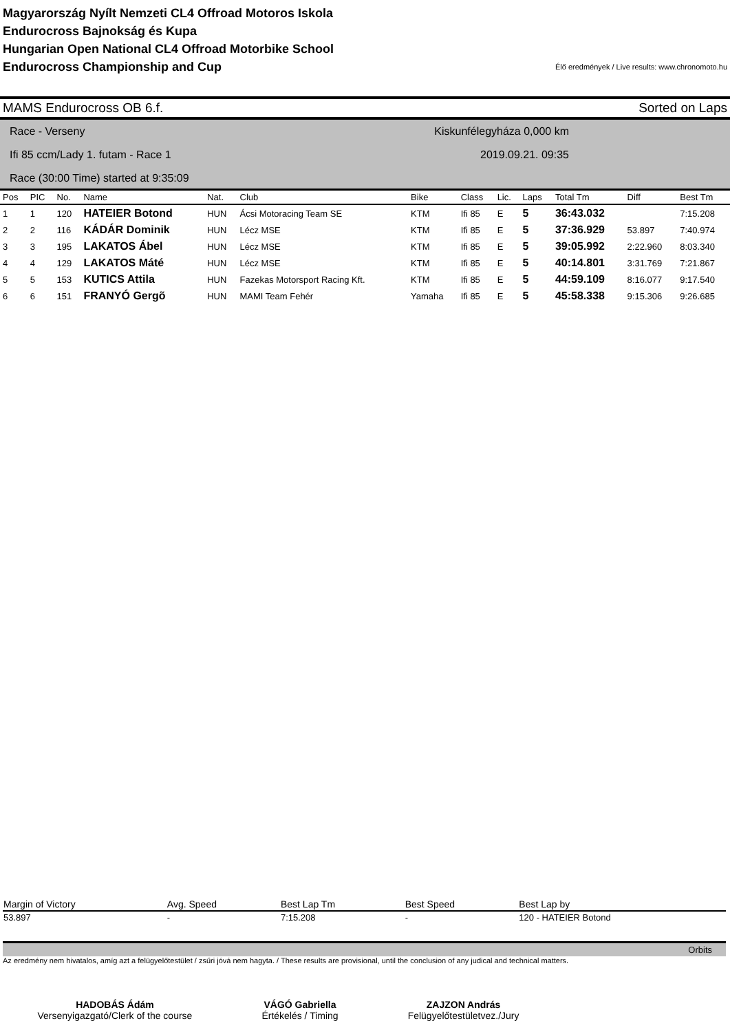Magyarország Nyílt Nemzeti CL4 Offroad Motoros Iskola
Endurocross Bajnokság és Kupa
Hungarian Open National CL4 Offroad Motorbike School
Endurocross Championship and Cup
Élő eredmények / Live results: www.chronomoto.hu
MAMS Endurocross OB 6.f. Sorted on Laps
Race - Verseny
Ifi 85 ccm/Lady 1. futam - Race 1
Race (30:00 Time) started at 9:35:09
Kiskunfélegyháza 0,000 km
2019.09.21. 09:35
| Pos | PIC | No. | Name | Nat. | Club | Bike | Class | Lic. | Laps | Total Tm | Diff | Best Tm |
| --- | --- | --- | --- | --- | --- | --- | --- | --- | --- | --- | --- | --- |
| 1 | 1 | 120 | HATEIER Botond | HUN | Ácsi Motoracing Team SE | KTM | Ifi 85 | E | 5 | 36:43.032 | | 7:15.208 |
| 2 | 2 | 116 | KÁDÁR Dominik | HUN | Lécz MSE | KTM | Ifi 85 | E | 5 | 37:36.929 | 53.897 | 7:40.974 |
| 3 | 3 | 195 | LAKATOS Ábel | HUN | Lécz MSE | KTM | Ifi 85 | E | 5 | 39:05.992 | 2:22.960 | 8:03.340 |
| 4 | 4 | 129 | LAKATOS Máté | HUN | Lécz MSE | KTM | Ifi 85 | E | 5 | 40:14.801 | 3:31.769 | 7:21.867 |
| 5 | 5 | 153 | KUTICS Attila | HUN | Fazekas Motorsport Racing Kft. | KTM | Ifi 85 | E | 5 | 44:59.109 | 8:16.077 | 9:17.540 |
| 6 | 6 | 151 | FRANYÓ Gergõ | HUN | MAMI Team Fehér | Yamaha | Ifi 85 | E | 5 | 45:58.338 | 9:15.306 | 9:26.685 |
| Margin of Victory | Avg. Speed | Best Lap Tm | Best Speed | Best Lap by |
| --- | --- | --- | --- | --- |
| 53.897 | - | 7:15.208 | - | 120 - HATEIER Botond |
Orbits
Az eredmény nem hivatalos, amíg azt a felügyelőtestület / zsűri jóvá nem hagyta. / These results are provisional, until the conclusion of any judical and technical matters.
HADOBÁS Ádám
Versenyigazgató/Clerk of the course
VÁGÓ Gabriella
Értékelés / Timing
ZAJZON András
Felügyelőtestületvez./Jury